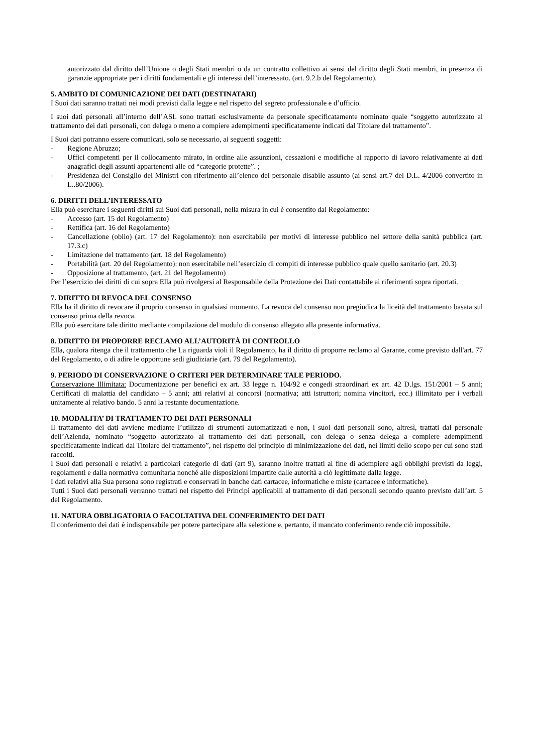autorizzato dal diritto dell’Unione o degli Stati membri o da un contratto collettivo ai sensi del diritto degli Stati membri, in presenza di garanzie appropriate per i diritti fondamentali e gli interessi dell’interessato. (art. 9.2.b del Regolamento).
5. AMBITO DI COMUNICAZIONE DEI DATI (DESTINATARI)
I Suoi dati saranno trattati nei modi previsti dalla legge e nel rispetto del segreto professionale e d’ufficio.
I suoi dati personali all’interno dell’ASL sono trattati esclusivamente da personale specificatamente nominato quale “soggetto autorizzato al trattamento dei dati personali, con delega o meno a compiere adempimenti specificatamente indicati dal Titolare del trattamento”.
I Suoi dati potranno essere comunicati, solo se necessario, ai seguenti soggetti:
- Regione Abruzzo;
- Uffici competenti per il collocamento mirato, in ordine alle assunzioni, cessazioni e modifiche al rapporto di lavoro relativamente ai dati anagrafici degli assunti appartenenti alle cd “categorie protette”. ;
- Presidenza del Consiglio dei Ministri con riferimento all’elenco del personale disabile assunto (ai sensi art.7 del D.L. 4/2006 convertito in L..80/2006).
6. DIRITTI DELL’INTERESSATO
Ella può esercitare i seguenti diritti sui Suoi dati personali, nella misura in cui è consentito dal Regolamento:
- Accesso (art. 15 del Regolamento)
- Rettifica (art. 16 del Regolamento)
- Cancellazione (oblio) (art. 17 del Regolamento): non esercitabile per motivi di interesse pubblico nel settore della sanità pubblica (art. 17.3.c)
- Limitazione del trattamento (art. 18 del Regolamento)
- Portabilità (art. 20 del Regolamento): non esercitabile nell’esercizio di compiti di interesse pubblico quale quello sanitario (art. 20.3)
- Opposizione al trattamento, (art. 21 del Regolamento)
Per l’esercizio dei diritti di cui sopra Ella può rivolgersi al Responsabile della Protezione dei Dati contattabile ai riferimenti sopra riportati.
7. DIRITTO DI REVOCA DEL CONSENSO
Ella ha il diritto di revocare il proprio consenso in qualsiasi momento. La revoca del consenso non pregiudica la liceità del trattamento basata sul consenso prima della revoca.
Ella può esercitare tale diritto mediante compilazione del modulo di consenso allegato alla presente informativa.
8. DIRITTO DI PROPORRE RECLAMO ALL’AUTORITÀ DI CONTROLLO
Ella, qualora ritenga che il trattamento che La riguarda violi il Regolamento, ha il diritto di proporre reclamo al Garante, come previsto dall'art. 77 del Regolamento, o di adire le opportune sedi giudiziarie (art. 79 del Regolamento).
9. PERIODO DI CONSERVAZIONE O CRITERI PER DETERMINARE TALE PERIODO.
Conservazione Illimitata: Documentazione per benefici ex art. 33 legge n. 104/92 e congedi straordinari ex art. 42 D.lgs. 151/2001 – 5 anni; Certificati di malattia del candidato – 5 anni; atti relativi ai concorsi (normativa; atti istruttori; nomina vincitori, ecc.) illimitato per i verbali unitamente al relativo bando. 5 anni la restante documentazione.
10. MODALITA’ DI TRATTAMENTO DEI DATI PERSONALI
Il trattamento dei dati avviene mediante l’utilizzo di strumenti automatizzati e non, i suoi dati personali sono, altresì, trattati dal personale dell’Azienda, nominato “soggetto autorizzato al trattamento dei dati personali, con delega o senza delega a compiere adempimenti specificatamente indicati dal Titolare del trattamento”, nel rispetto del principio di minimizzazione dei dati, nei limiti dello scopo per cui sono stati raccolti.
I Suoi dati personali e relativi a particolari categorie di dati (art 9), saranno inoltre trattati al fine di adempiere agli obblighi previsti da leggi, regolamenti e dalla normativa comunitaria nonché alle disposizioni impartite dalle autorità a ciò legittimate dalla legge.
I dati relativi alla Sua persona sono registrati e conservati in banche dati cartacee, informatiche e miste (cartacee e informatiche).
Tutti i Suoi dati personali verranno trattati nel rispetto dei Principi applicabili al trattamento di dati personali secondo quanto previsto dall’art. 5 del Regolamento.
11. NATURA OBBLIGATORIA O FACOLTATIVA DEL CONFERIMENTO DEI DATI
Il conferimento dei dati è indispensabile per potere partecipare alla selezione e, pertanto, il mancato conferimento rende ciò impossibile.